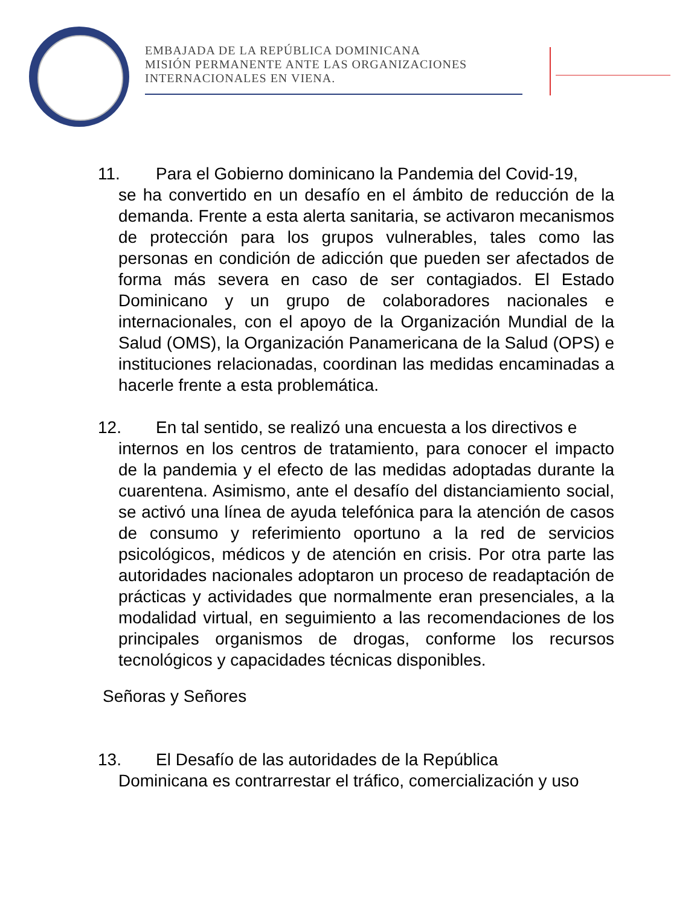EMBAJADA DE LA REPÚBLICA DOMINICANA
MISIÓN PERMANENTE ANTE LAS ORGANIZACIONES
INTERNACIONALES EN VIENA.
11. Para el Gobierno dominicano la Pandemia del Covid-19,
se ha convertido en un desafío en el ámbito de reducción de la demanda. Frente a esta alerta sanitaria, se activaron mecanismos de protección para los grupos vulnerables, tales como las personas en condición de adicción que pueden ser afectados de forma más severa en caso de ser contagiados. El Estado Dominicano y un grupo de colaboradores nacionales e internacionales, con el apoyo de la Organización Mundial de la Salud (OMS), la Organización Panamericana de la Salud (OPS) e instituciones relacionadas, coordinan las medidas encaminadas a hacerle frente a esta problemática.
12. En tal sentido, se realizó una encuesta a los directivos e
internos en los centros de tratamiento, para conocer el impacto de la pandemia y el efecto de las medidas adoptadas durante la cuarentena. Asimismo, ante el desafío del distanciamiento social, se activó una línea de ayuda telefónica para la atención de casos de consumo y referimiento oportuno a la red de servicios psicológicos, médicos y de atención en crisis. Por otra parte las autoridades nacionales adoptaron un proceso de readaptación de prácticas y actividades que normalmente eran presenciales, a la modalidad virtual, en seguimiento a las recomendaciones de los principales organismos de drogas, conforme los recursos tecnológicos y capacidades técnicas disponibles.
Señoras y Señores
13. El Desafío de las autoridades de la República
Dominicana es contrarrestar el tráfico, comercialización y uso